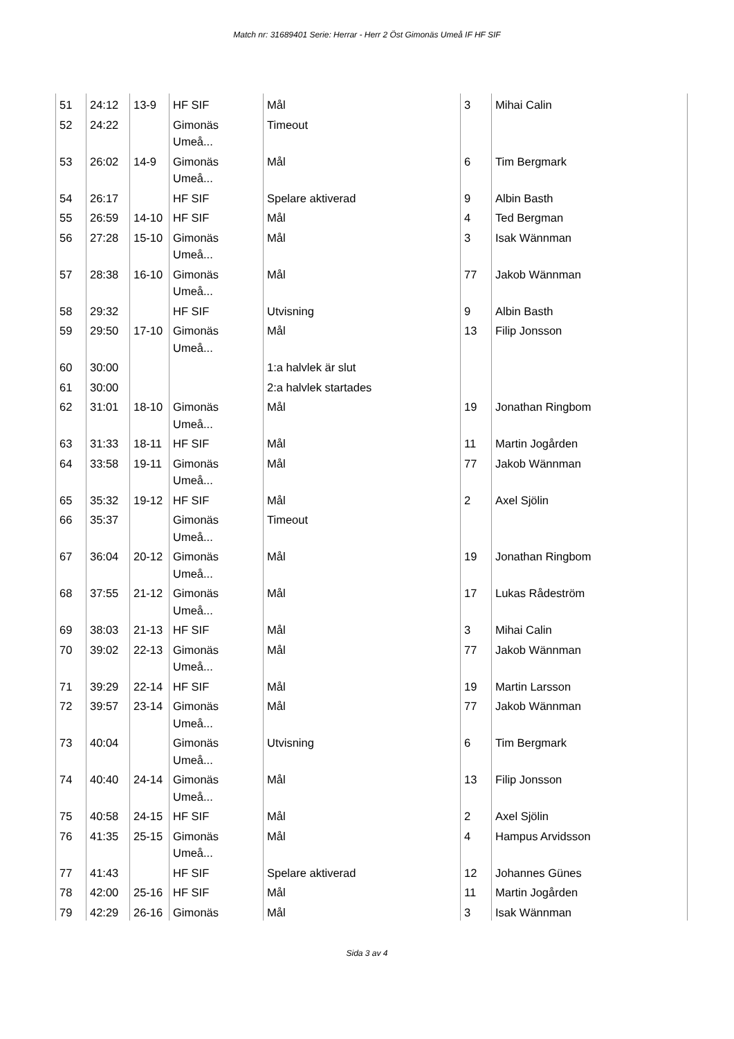Match nr: 31689401 Serie: Herrar - Herr 2 Öst Gimonäs Umeå IF HF SIF
| 51 | 24:12 | 13-9 | HF SIF | Mål | 3 | Mihai Calin |
| 52 | 24:22 | | Gimonäs Umeå... | Timeout | | |
| 53 | 26:02 | 14-9 | Gimonäs Umeå... | Mål | 6 | Tim Bergmark |
| 54 | 26:17 | | HF SIF | Spelare aktiverad | 9 | Albin Basth |
| 55 | 26:59 | 14-10 | HF SIF | Mål | 4 | Ted Bergman |
| 56 | 27:28 | 15-10 | Gimonäs Umeå... | Mål | 3 | Isak Wännman |
| 57 | 28:38 | 16-10 | Gimonäs Umeå... | Mål | 77 | Jakob Wännman |
| 58 | 29:32 | | HF SIF | Utvisning | 9 | Albin Basth |
| 59 | 29:50 | 17-10 | Gimonäs Umeå... | Mål | 13 | Filip Jonsson |
| 60 | 30:00 | | | 1:a halvlek är slut | | |
| 61 | 30:00 | | | 2:a halvlek startades | | |
| 62 | 31:01 | 18-10 | Gimonäs Umeå... | Mål | 19 | Jonathan Ringbom |
| 63 | 31:33 | 18-11 | HF SIF | Mål | 11 | Martin Jogården |
| 64 | 33:58 | 19-11 | Gimonäs Umeå... | Mål | 77 | Jakob Wännman |
| 65 | 35:32 | 19-12 | HF SIF | Mål | 2 | Axel Sjölin |
| 66 | 35:37 | | Gimonäs Umeå... | Timeout | | |
| 67 | 36:04 | 20-12 | Gimonäs Umeå... | Mål | 19 | Jonathan Ringbom |
| 68 | 37:55 | 21-12 | Gimonäs Umeå... | Mål | 17 | Lukas Rådeström |
| 69 | 38:03 | 21-13 | HF SIF | Mål | 3 | Mihai Calin |
| 70 | 39:02 | 22-13 | Gimonäs Umeå... | Mål | 77 | Jakob Wännman |
| 71 | 39:29 | 22-14 | HF SIF | Mål | 19 | Martin Larsson |
| 72 | 39:57 | 23-14 | Gimonäs Umeå... | Mål | 77 | Jakob Wännman |
| 73 | 40:04 | | Gimonäs Umeå... | Utvisning | 6 | Tim Bergmark |
| 74 | 40:40 | 24-14 | Gimonäs Umeå... | Mål | 13 | Filip Jonsson |
| 75 | 40:58 | 24-15 | HF SIF | Mål | 2 | Axel Sjölin |
| 76 | 41:35 | 25-15 | Gimonäs Umeå... | Mål | 4 | Hampus Arvidsson |
| 77 | 41:43 | | HF SIF | Spelare aktiverad | 12 | Johannes Günes |
| 78 | 42:00 | 25-16 | HF SIF | Mål | 11 | Martin Jogården |
| 79 | 42:29 | 26-16 | Gimonäs | Mål | 3 | Isak Wännman |
Sida 3 av 4